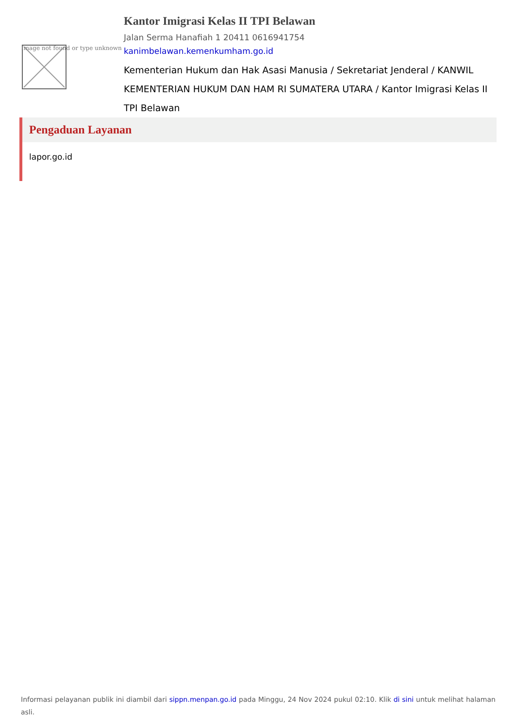Image not found or type unknown
Kantor Imigrasi Kelas II TPI Belawan
Jalan Serma Hanafiah 1 20411 0616941754
kanimbelawan.kemenkumham.go.id
Kementerian Hukum dan Hak Asasi Manusia / Sekretariat Jenderal / KANWIL KEMENTERIAN HUKUM DAN HAM RI SUMATERA UTARA / Kantor Imigrasi Kelas II TPI Belawan
Pengaduan Layanan
lapor.go.id
Informasi pelayanan publik ini diambil dari sippn.menpan.go.id pada Minggu, 24 Nov 2024 pukul 02:10. Klik di sini untuk melihat halaman asli.